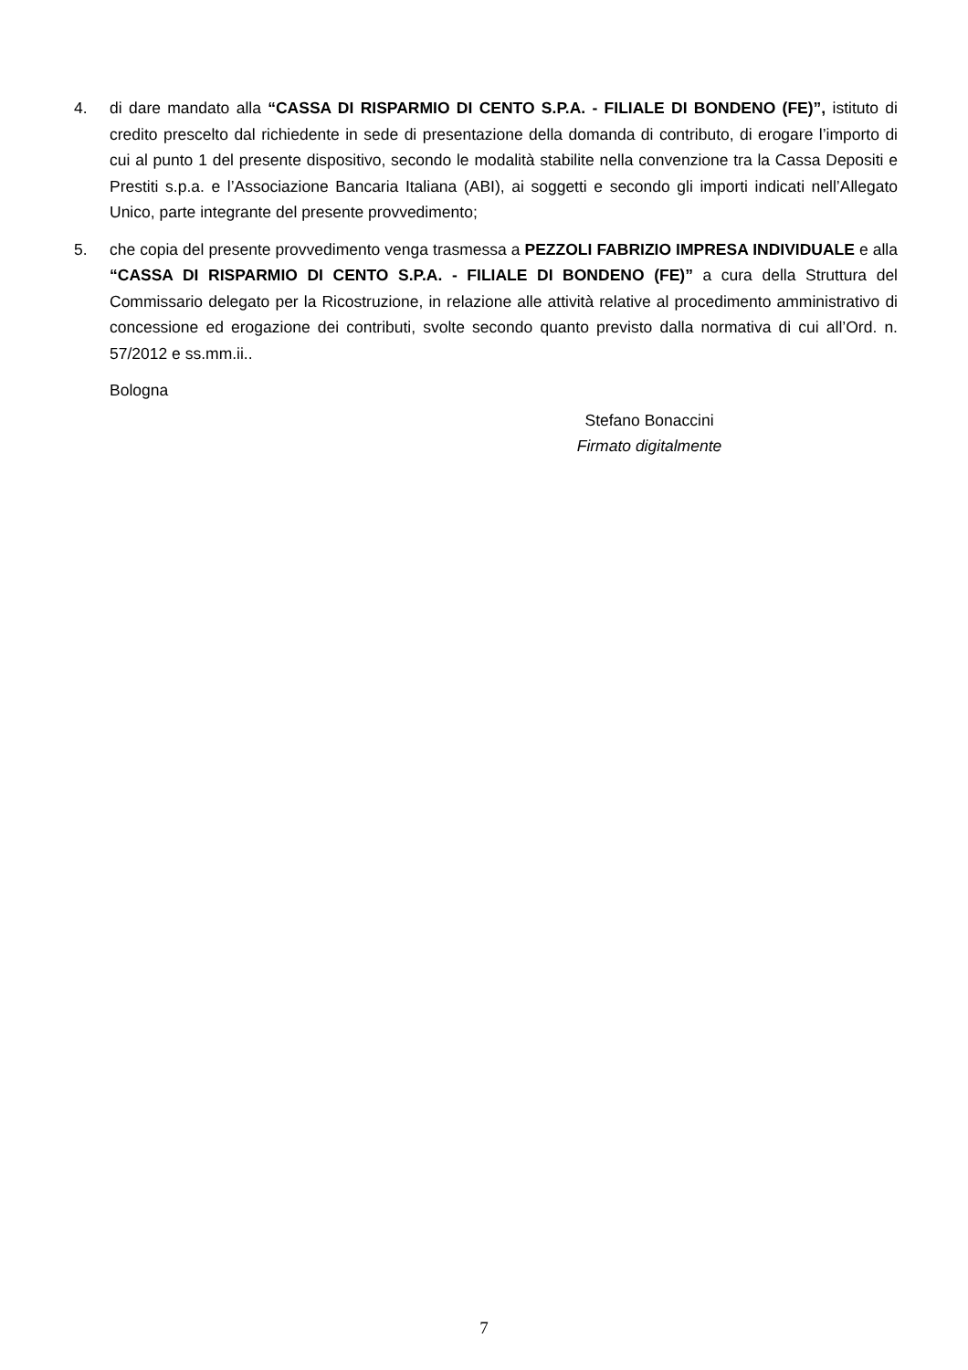4. di dare mandato alla “CASSA DI RISPARMIO DI CENTO S.P.A. - FILIALE DI BONDENO (FE)”, istituto di credito prescelto dal richiedente in sede di presentazione della domanda di contributo, di erogare l’importo di cui al punto 1 del presente dispositivo, secondo le modalità stabilite nella convenzione tra la Cassa Depositi e Prestiti s.p.a. e l’Associazione Bancaria Italiana (ABI), ai soggetti e secondo gli importi indicati nell’Allegato Unico, parte integrante del presente provvedimento;
5. che copia del presente provvedimento venga trasmessa a PEZZOLI FABRIZIO IMPRESA INDIVIDUALE e alla “CASSA DI RISPARMIO DI CENTO S.P.A. - FILIALE DI BONDENO (FE)” a cura della Struttura del Commissario delegato per la Ricostruzione, in relazione alle attività relative al procedimento amministrativo di concessione ed erogazione dei contributi, svolte secondo quanto previsto dalla normativa di cui all’Ord. n. 57/2012 e ss.mm.ii..
Bologna
Stefano Bonaccini
Firmato digitalmente
7